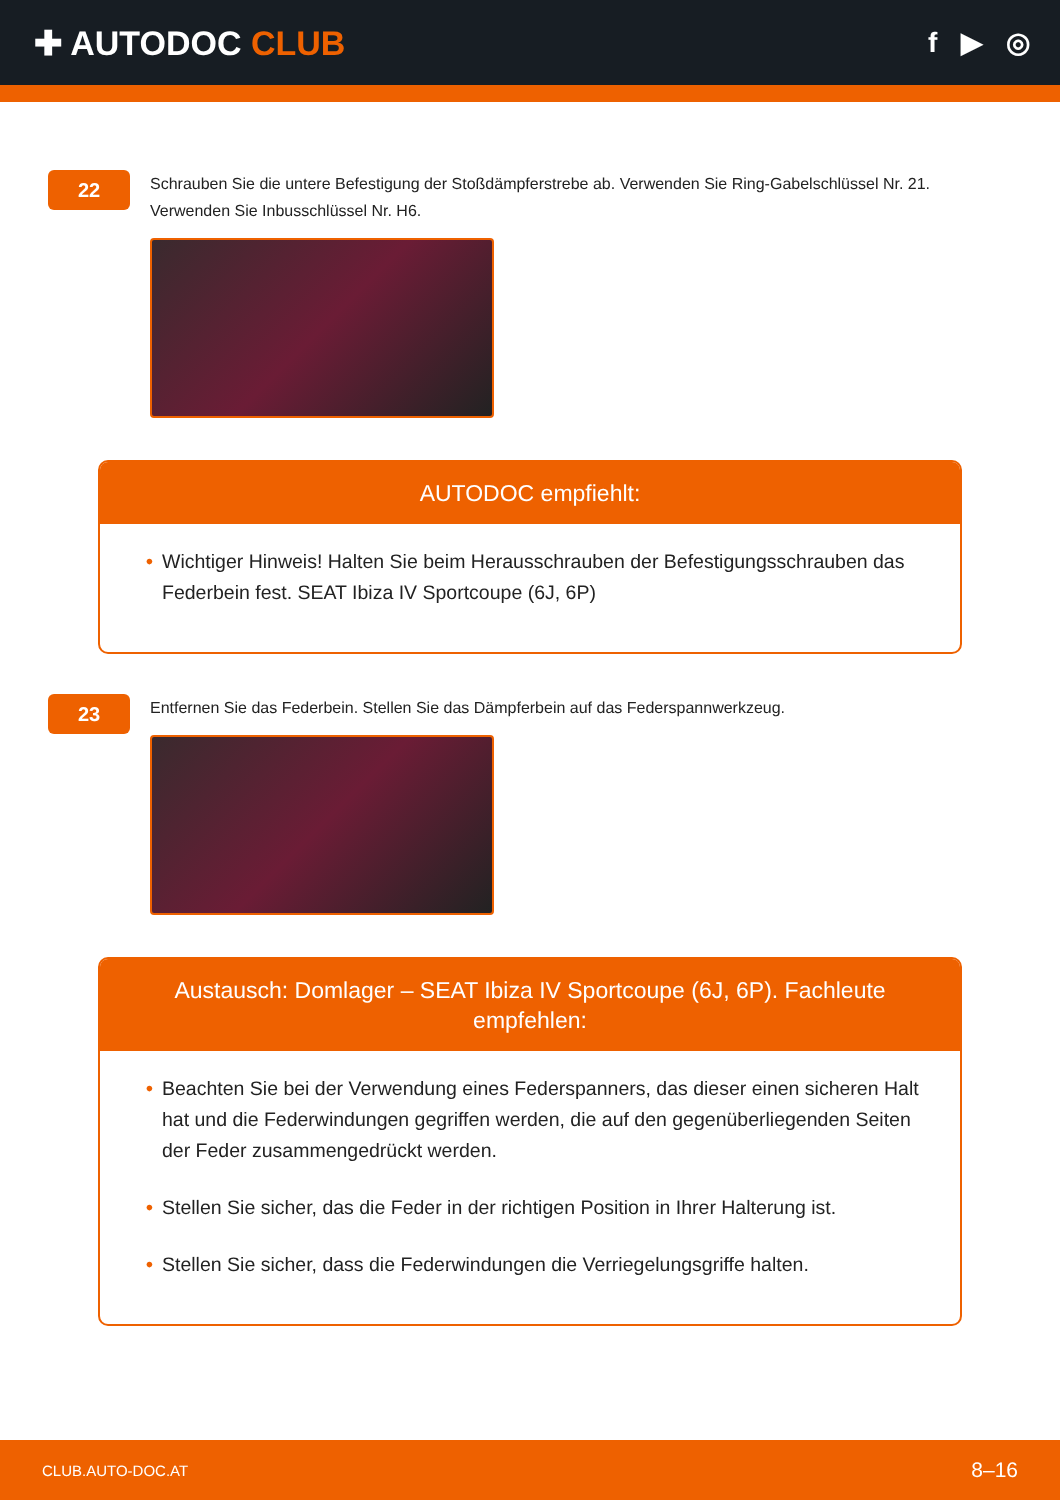✚ AUTODOC CLUB
f ▶ ◎
22
Schrauben Sie die untere Befestigung der Stoßdämpferstrebe ab. Verwenden Sie Ring-Gabelschlüssel Nr. 21. Verwenden Sie Inbusschlüssel Nr. H6.
AUTODOC empfiehlt:
• Wichtiger Hinweis! Halten Sie beim Herausschrauben der Befestigungsschrauben das Federbein fest. SEAT Ibiza IV Sportcoupe (6J, 6P)
23
Entfernen Sie das Federbein. Stellen Sie das Dämpferbein auf das Federspannwerkzeug.
Austausch: Domlager – SEAT Ibiza IV Sportcoupe (6J, 6P). Fachleute empfehlen:
• Beachten Sie bei der Verwendung eines Federspanners, das dieser einen sicheren Halt hat und die Federwindungen gegriffen werden, die auf den gegenüberliegenden Seiten der Feder zusammengedrückt werden.
• Stellen Sie sicher, das die Feder in der richtigen Position in Ihrer Halterung ist.
• Stellen Sie sicher, dass die Federwindungen die Verriegelungsgriffe halten.
CLUB.AUTO-DOC.AT 8–16